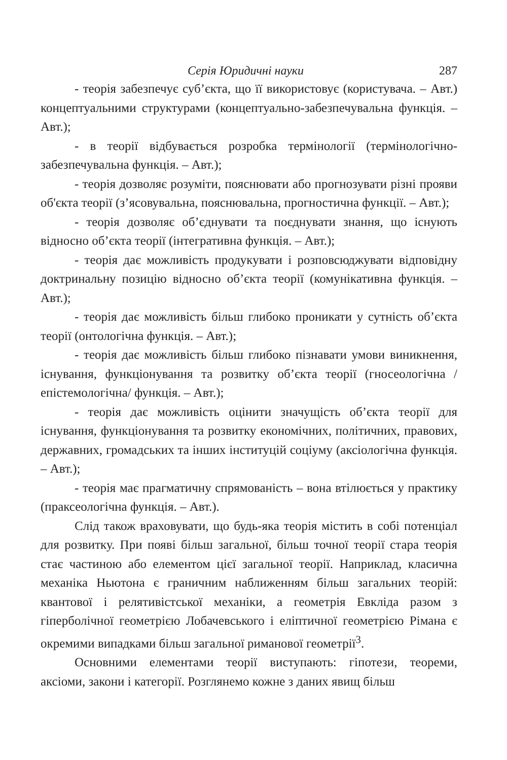Серія Юридичні науки 287
- теорія забезпечує суб’єкта, що її використовує (користувача. – Авт.) концептуальними структурами (концептуально-забезпечувальна функція. – Авт.);
- в теорії відбувається розробка термінології (термінологічно-забезпечувальна функція. – Авт.);
- теорія дозволяє розуміти, пояснювати або прогнозувати різні прояви об'єкта теорії (з’ясовувальна, пояснювальна, прогностична функції. – Авт.);
- теорія дозволяє об’єднувати та поєднувати знання, що існують відносно об’єкта теорії (інтегративна функція. – Авт.);
- теорія дає можливість продукувати і розповсюджувати відповідну доктринальну позицію відносно об’єкта теорії (комунікативна функція. – Авт.);
- теорія дає можливість більш глибоко проникати у сутність об’єкта теорії (онтологічна функція. – Авт.);
- теорія дає можливість більш глибоко пізнавати умови виникнення, існування, функціонування та розвитку об’єкта теорії (гносеологічна /епістемологічна/ функція. – Авт.);
- теорія дає можливість оцінити значущість об’єкта теорії для існування, функціонування та розвитку економічних, політичних, правових, державних, громадських та інших інституцій соціуму (аксіологічна функція. – Авт.);
- теорія має прагматичну спрямованість – вона втілюється у практику (праксеологічна функція. – Авт.).
Слід також враховувати, що будь-яка теорія містить в собі потенціал для розвитку. При появі більш загальної, більш точної теорії стара теорія стає частиною або елементом цієї загальної теорії. Наприклад, класична механіка Ньютона є граничним наближенням більш загальних теорій: квантової і релятивістської механіки, а геометрія Евкліда разом з гіперболічної геометрією Лобачевського і еліптичної геометрією Рімана є окремими випадками більш загальної риманової геометрії<sup>3</sup>.
Основними елементами теорії виступають: гіпотези, теореми, аксіоми, закони і категорії. Розглянемо кожне з даних явищ більш